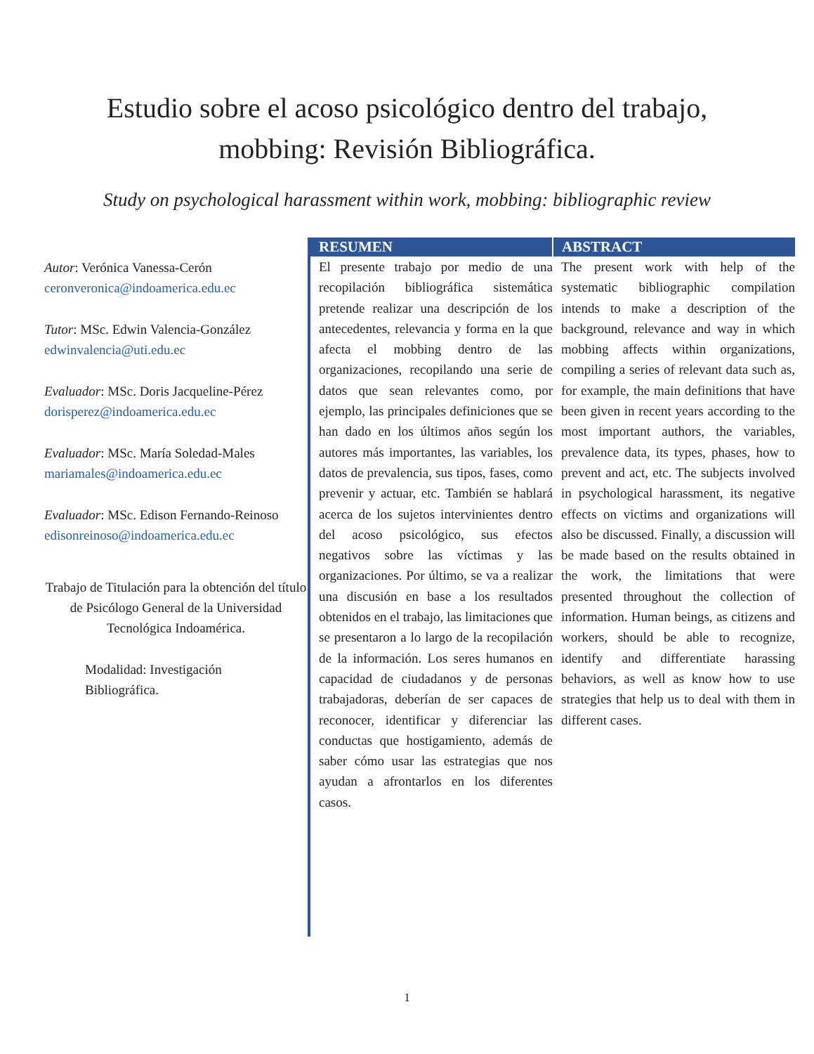Estudio sobre el acoso psicológico dentro del trabajo,
mobbing: Revisión Bibliográfica.
Study on psychological harassment within work, mobbing: bibliographic review
Autor: Verónica Vanessa-Cerón
ceronveronica@indoamerica.edu.ec
Tutor: MSc. Edwin Valencia-González
edwinvalencia@uti.edu.ec
Evaluador: MSc. Doris Jacqueline-Pérez
dorisperez@indoamerica.edu.ec
Evaluador: MSc. María Soledad-Males
mariamales@indoamerica.edu.ec
Evaluador: MSc. Edison Fernando-Reinoso
edisonreinoso@indoamerica.edu.ec
Trabajo de Titulación para la obtención del título de Psicólogo General de la Universidad Tecnológica Indoamérica.
Modalidad: Investigación
Bibliográfica.
RESUMEN ABSTRACT
El presente trabajo por medio de una recopilación bibliográfica sistemática pretende realizar una descripción de los antecedentes, relevancia y forma en la que afecta el mobbing dentro de las organizaciones, recopilando una serie de datos que sean relevantes como, por ejemplo, las principales definiciones que se han dado en los últimos años según los autores más importantes, las variables, los datos de prevalencia, sus tipos, fases, como prevenir y actuar, etc. También se hablará acerca de los sujetos intervinientes dentro del acoso psicológico, sus efectos negativos sobre las víctimas y las organizaciones. Por último, se va a realizar una discusión en base a los resultados obtenidos en el trabajo, las limitaciones que se presentaron a lo largo de la recopilación de la información. Los seres humanos en capacidad de ciudadanos y de personas trabajadoras, deberían de ser capaces de reconocer, identificar y diferenciar las conductas que hostigamiento, además de saber cómo usar las estrategias que nos ayudan a afrontarlos en los diferentes casos.
The present work with help of the systematic bibliographic compilation intends to make a description of the background, relevance and way in which mobbing affects within organizations, compiling a series of relevant data such as, for example, the main definitions that have been given in recent years according to the most important authors, the variables, prevalence data, its types, phases, how to prevent and act, etc. The subjects involved in psychological harassment, its negative effects on victims and organizations will also be discussed. Finally, a discussion will be made based on the results obtained in the work, the limitations that were presented throughout the collection of information. Human beings, as citizens and workers, should be able to recognize, identify and differentiate harassing behaviors, as well as know how to use strategies that help us to deal with them in different cases.
1